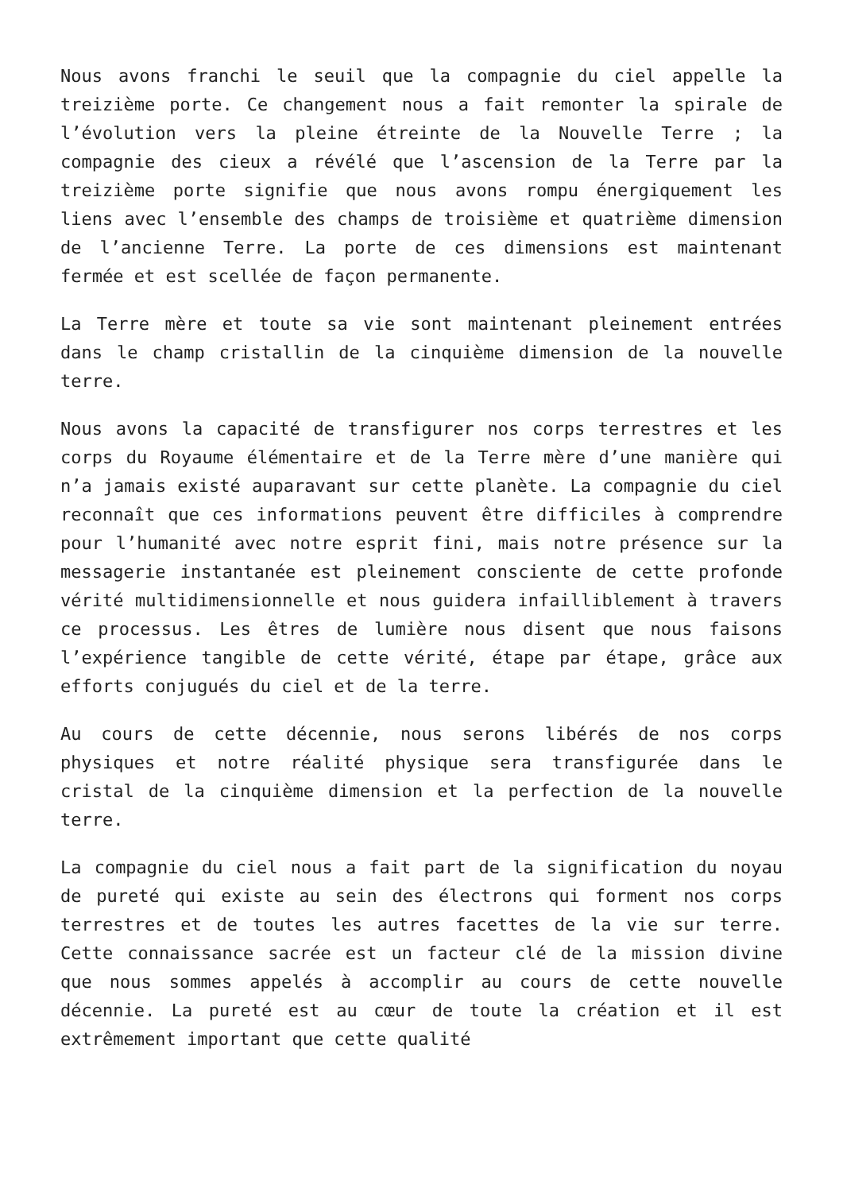Nous avons franchi le seuil que la compagnie du ciel appelle la treizième porte. Ce changement nous a fait remonter la spirale de l’évolution vers la pleine étreinte de la Nouvelle Terre ; la compagnie des cieux a révélé que l’ascension de la Terre par la treizième porte signifie que nous avons rompu énergiquement les liens avec l’ensemble des champs de troisième et quatrième dimension de l’ancienne Terre. La porte de ces dimensions est maintenant fermée et est scellée de façon permanente.
La Terre mère et toute sa vie sont maintenant pleinement entrées dans le champ cristallin de la cinquième dimension de la nouvelle terre.
Nous avons la capacité de transfigurer nos corps terrestres et les corps du Royaume élémentaire et de la Terre mère d’une manière qui n’a jamais existé auparavant sur cette planète. La compagnie du ciel reconnaît que ces informations peuvent être difficiles à comprendre pour l’humanité avec notre esprit fini, mais notre présence sur la messagerie instantanée est pleinement consciente de cette profonde vérité multidimensionnelle et nous guidera infailliblement à travers ce processus. Les êtres de lumière nous disent que nous faisons l’expérience tangible de cette vérité, étape par étape, grâce aux efforts conjugués du ciel et de la terre.
Au cours de cette décennie, nous serons libérés de nos corps physiques et notre réalité physique sera transfigurée dans le cristal de la cinquième dimension et la perfection de la nouvelle terre.
La compagnie du ciel nous a fait part de la signification du noyau de pureté qui existe au sein des électrons qui forment nos corps terrestres et de toutes les autres facettes de la vie sur terre. Cette connaissance sacrée est un facteur clé de la mission divine que nous sommes appelés à accomplir au cours de cette nouvelle décennie. La pureté est au cœur de toute la création et il est extrêmement important que cette qualité